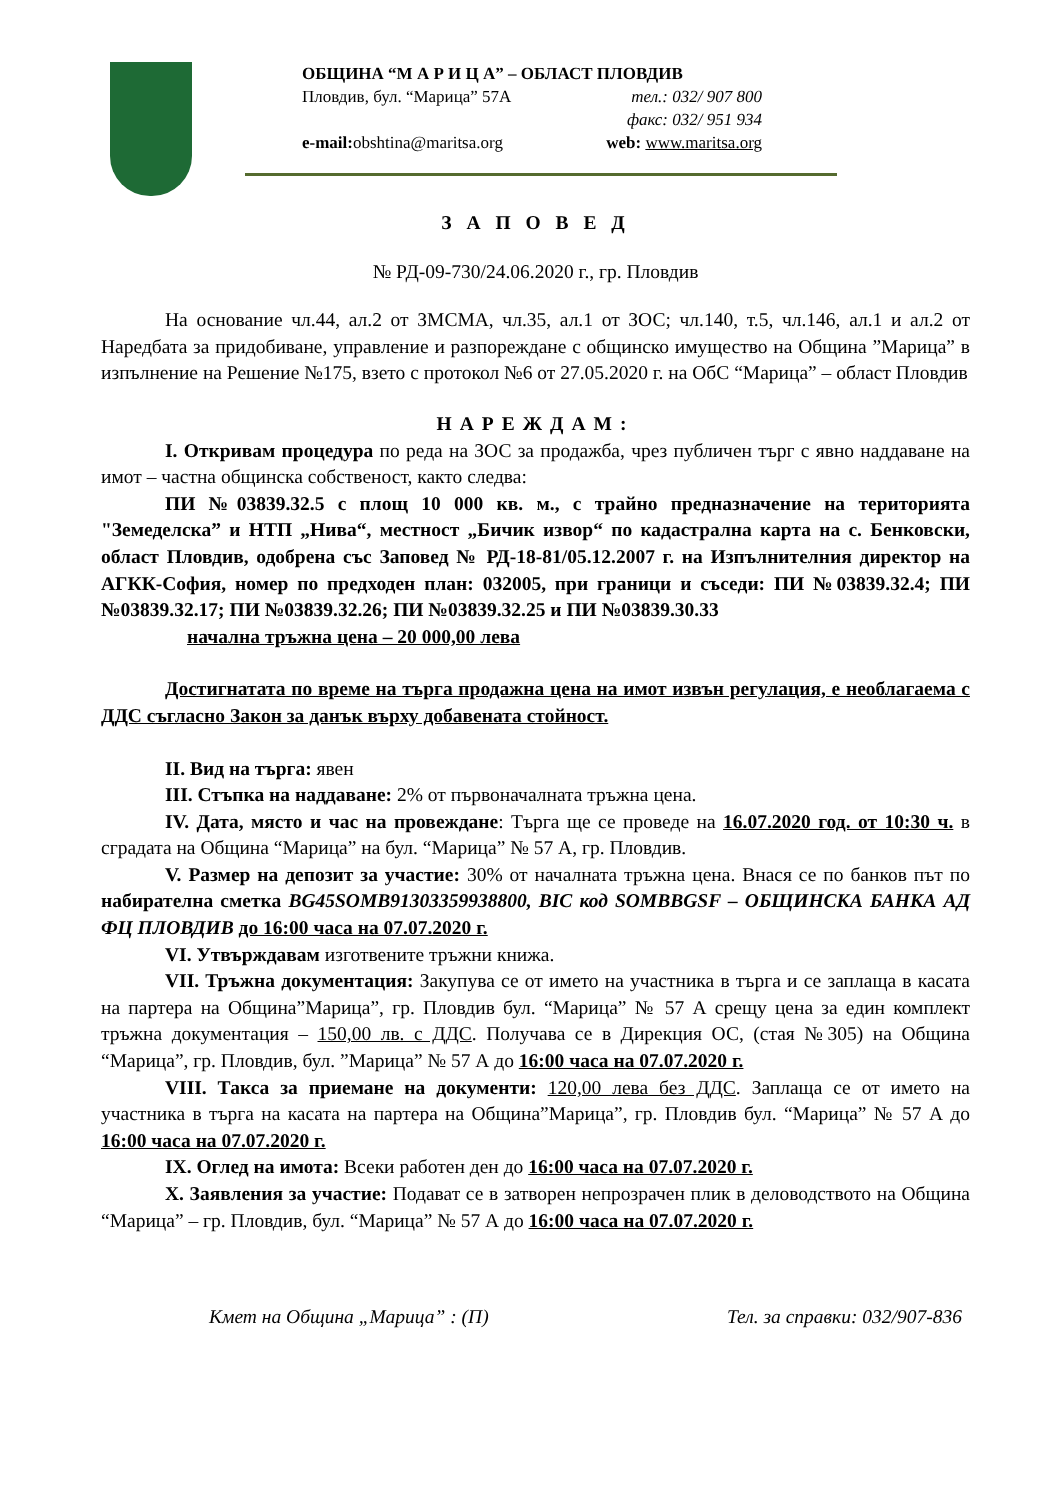ОБЩИНА “М А Р И Ц А” – ОБЛАСТ ПЛОВДИВ
Пловдив, бул. “Марица” 57А тел.: 032/ 907 800
факс: 032/ 951 934
e-mail: obshtina@maritsa.org web: www.maritsa.org
З А П О В Е Д
№ РД-09-730/24.06.2020 г., гр. Пловдив
На основание чл.44, ал.2 от ЗМСМА, чл.35, ал.1 от ЗОС; чл.140, т.5, чл.146, ал.1 и ал.2 от Наредбата за придобиване, управление и разпореждане с общинско имущество на Община ”Марица” в изпълнение на Решение №175, взето с протокол №6 от 27.05.2020 г. на ОбС “Марица” – област Пловдив
НАРЕЖДАМ:
I. Откривам процедура по реда на ЗОС за продажба, чрез публичен търг с явно наддаване на имот – частна общинска собственост, както следва:
ПИ №03839.32.5 с площ 10 000 кв. м., с трайно предназначение на територията "Земеделска” и НТП „Нива“, местност „Бичик извор“ по кадастрална карта на с. Бенковски, област Пловдив, одобрена със Заповед № РД-18-81/05.12.2007 г. на Изпълнителния директор на АГКК-София, номер по предходен план: 032005, при граници и съседи: ПИ №03839.32.4; ПИ №03839.32.17; ПИ №03839.32.26; ПИ №03839.32.25 и ПИ №03839.30.33
начална тръжна цена – 20 000,00 лева
Достигнатата по време на търга продажна цена на имот извън регулация, е необлагаема с ДДС съгласно Закон за данък върху добавената стойност.
II. Вид на търга: явен
III. Стъпка на наддаване: 2% от първоначалната тръжна цена.
IV. Дата, място и час на провеждане: Търга ще се проведе на 16.07.2020 год. от 10:30 ч. в сградата на Община “Марица” на бул. “Марица” № 57 А, гр. Пловдив.
V. Размер на депозит за участие: 30% от началната тръжна цена. Внася се по банков път по набирателна сметка BG45SOMB91303359938800, BIC код SOMBBGSF – ОБЩИНСКА БАНКА АД ФЦ ПЛОВДИВ до 16:00 часа на 07.07.2020 г.
VI. Утвърждавам изготвените тръжни книжа.
VII. Тръжна документация: Закупува се от името на участника в търга и се заплаща в касата на партера на Община”Марица”, гр. Пловдив бул. “Марица” № 57 А срещу цена за един комплект тръжна документация – 150,00 лв. с ДДС. Получава се в Дирекция ОС, (стая №305) на Община “Марица”, гр. Пловдив, бул. ”Марица” № 57 А до 16:00 часа на 07.07.2020 г.
VIII. Такса за приемане на документи: 120,00 лева без ДДС. Заплаща се от името на участника в търга на касата на партера на Община”Марица”, гр. Пловдив бул. “Марица” № 57 А до 16:00 часа на 07.07.2020 г.
IX. Оглед на имота: Всеки работен ден до 16:00 часа на 07.07.2020 г.
X. Заявления за участие: Подават се в затворен непрозрачен плик в деловодството на Община “Марица” – гр. Пловдив, бул. “Марица” № 57 А до 16:00 часа на 07.07.2020 г.
Кмет на Община „Марица” : (П) Тел. за справки: 032/907-836